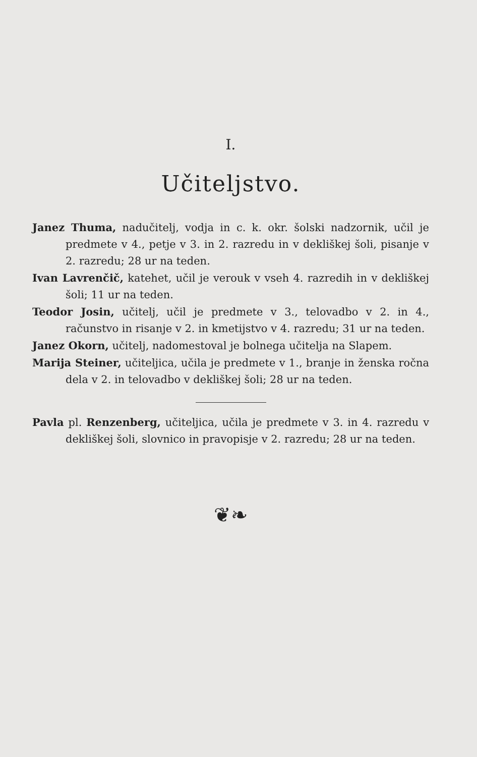I.
Učiteljstvo.
Janez Thuma, nadučitelj, vodja in c. k. okr. šolski nadzornik, učil je predmete v 4., petje v 3. in 2. razredu in v dekliškej šoli, pisanje v 2. razredu; 28 ur na teden.
Ivan Lavrenčič, katehet, učil je verouk v vseh 4. razredih in v dekliškej šoli; 11 ur na teden.
Teodor Josin, učitelj, učil je predmete v 3., telovadbo v 2. in 4., računstvo in risanje v 2. in kmetijstvo v 4. razredu; 31 ur na teden.
Janez Okorn, učitelj, nadomestoval je bolnega učitelja na Slapem.
Marija Steiner, učiteljica, učila je predmete v 1., branje in ženska ročna dela v 2. in telovadbo v dekliškej šoli; 28 ur na teden.
Pavla pl. Renzenberg, učiteljica, učila je predmete v 3. in 4. razredu v dekliškej šoli, slovnico in pravopisje v 2. razredu; 28 ur na teden.
❦❧